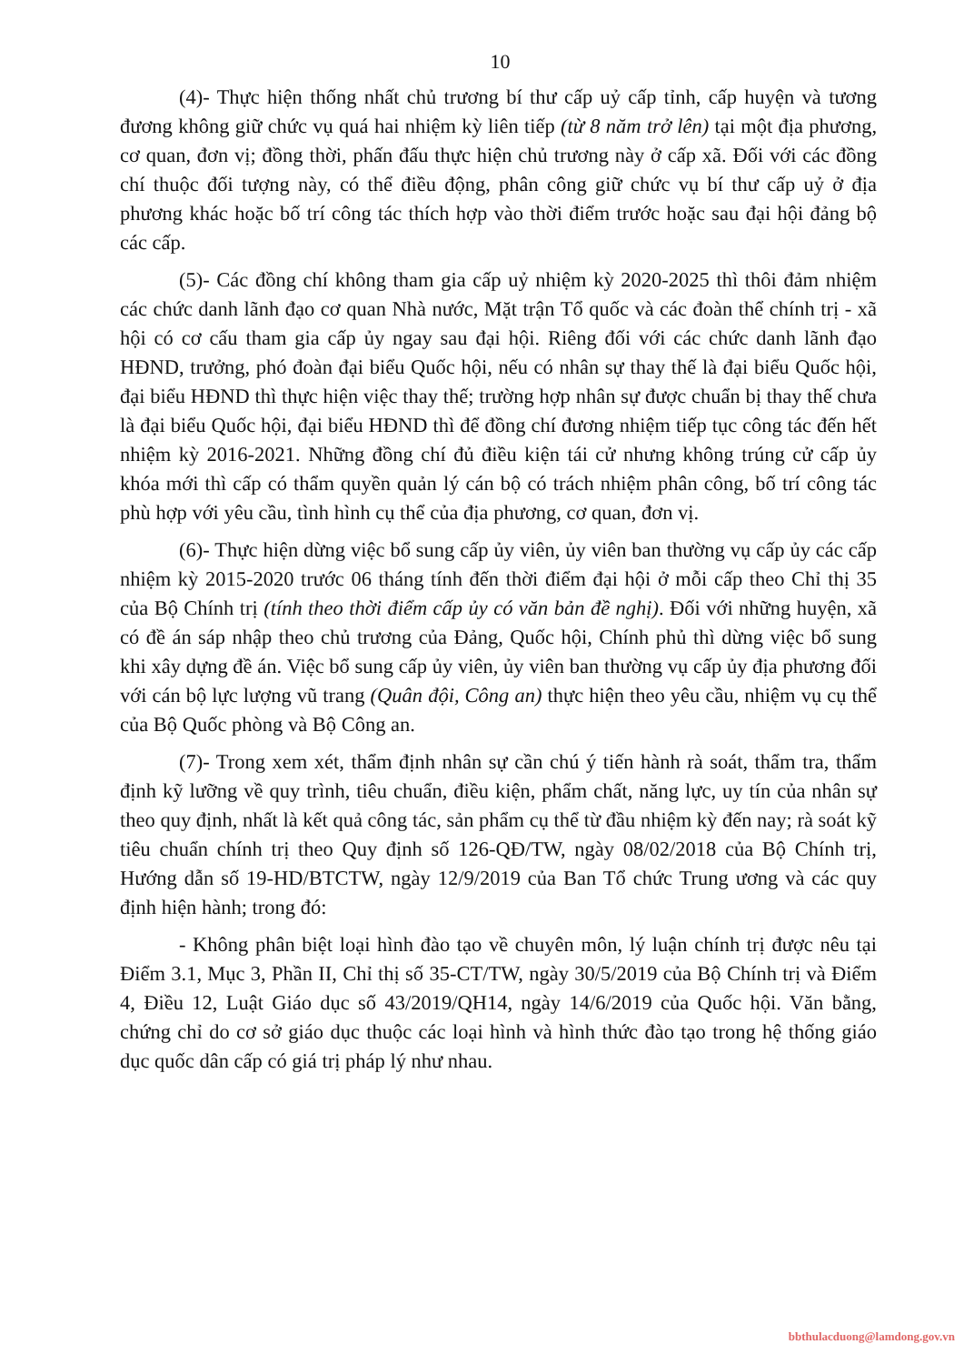10
(4)- Thực hiện thống nhất chủ trương bí thư cấp uỷ cấp tỉnh, cấp huyện và tương đương không giữ chức vụ quá hai nhiệm kỳ liên tiếp (từ 8 năm trở lên) tại một địa phương, cơ quan, đơn vị; đồng thời, phấn đấu thực hiện chủ trương này ở cấp xã. Đối với các đồng chí thuộc đối tượng này, có thể điều động, phân công giữ chức vụ bí thư cấp uỷ ở địa phương khác hoặc bố trí công tác thích hợp vào thời điểm trước hoặc sau đại hội đảng bộ các cấp.
(5)- Các đồng chí không tham gia cấp uỷ nhiệm kỳ 2020-2025 thì thôi đảm nhiệm các chức danh lãnh đạo cơ quan Nhà nước, Mặt trận Tổ quốc và các đoàn thể chính trị - xã hội có cơ cấu tham gia cấp ủy ngay sau đại hội. Riêng đối với các chức danh lãnh đạo HĐND, trưởng, phó đoàn đại biểu Quốc hội, nếu có nhân sự thay thế là đại biểu Quốc hội, đại biểu HĐND thì thực hiện việc thay thế; trường hợp nhân sự được chuẩn bị thay thế chưa là đại biểu Quốc hội, đại biểu HĐND thì để đồng chí đương nhiệm tiếp tục công tác đến hết nhiệm kỳ 2016-2021. Những đồng chí đủ điều kiện tái cử nhưng không trúng cử cấp ủy khóa mới thì cấp có thẩm quyền quản lý cán bộ có trách nhiệm phân công, bố trí công tác phù hợp với yêu cầu, tình hình cụ thể của địa phương, cơ quan, đơn vị.
(6)- Thực hiện dừng việc bổ sung cấp ủy viên, ủy viên ban thường vụ cấp ủy các cấp nhiệm kỳ 2015-2020 trước 06 tháng tính đến thời điểm đại hội ở mỗi cấp theo Chỉ thị 35 của Bộ Chính trị (tính theo thời điểm cấp ủy có văn bản đề nghị). Đối với những huyện, xã có đề án sáp nhập theo chủ trương của Đảng, Quốc hội, Chính phủ thì dừng việc bổ sung khi xây dựng đề án. Việc bổ sung cấp ủy viên, ủy viên ban thường vụ cấp ủy địa phương đối với cán bộ lực lượng vũ trang (Quân đội, Công an) thực hiện theo yêu cầu, nhiệm vụ cụ thể của Bộ Quốc phòng và Bộ Công an.
(7)- Trong xem xét, thẩm định nhân sự cần chú ý tiến hành rà soát, thẩm tra, thẩm định kỹ lưỡng về quy trình, tiêu chuẩn, điều kiện, phẩm chất, năng lực, uy tín của nhân sự theo quy định, nhất là kết quả công tác, sản phẩm cụ thể từ đầu nhiệm kỳ đến nay; rà soát kỹ tiêu chuẩn chính trị theo Quy định số 126-QĐ/TW, ngày 08/02/2018 của Bộ Chính trị, Hướng dẫn số 19-HD/BTCTW, ngày 12/9/2019 của Ban Tổ chức Trung ương và các quy định hiện hành; trong đó:
- Không phân biệt loại hình đào tạo về chuyên môn, lý luận chính trị được nêu tại Điểm 3.1, Mục 3, Phần II, Chỉ thị số 35-CT/TW, ngày 30/5/2019 của Bộ Chính trị và Điểm 4, Điều 12, Luật Giáo dục số 43/2019/QH14, ngày 14/6/2019 của Quốc hội. Văn bằng, chứng chỉ do cơ sở giáo dục thuộc các loại hình và hình thức đào tạo trong hệ thống giáo dục quốc dân cấp có giá trị pháp lý như nhau.
bbthulacduong@lamdong.gov.vn